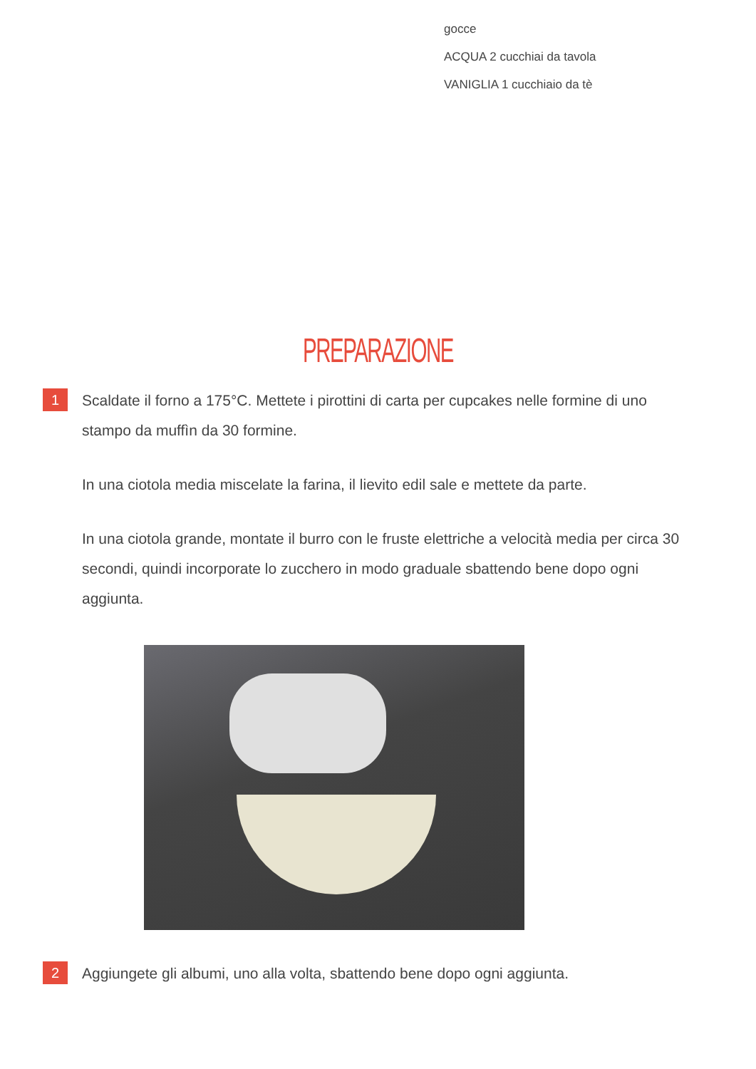gocce
ACQUA 2 cucchiai da tavola
VANIGLIA 1 cucchiaio da tè
PREPARAZIONE
1
Scaldate il forno a 175°C. Mettete i pirottini di carta per cupcakes nelle formine di uno stampo da muffìn da 30 formine.
In una ciotola media miscelate la farina, il lievito edil sale e mettete da parte.
In una ciotola grande, montate il burro con le fruste elettriche a velocità media per circa 30 secondi, quindi incorporate lo zucchero in modo graduale sbattendo bene dopo ogni aggiunta.
2
Aggiungete gli albumi, uno alla volta, sbattendo bene dopo ogni aggiunta.